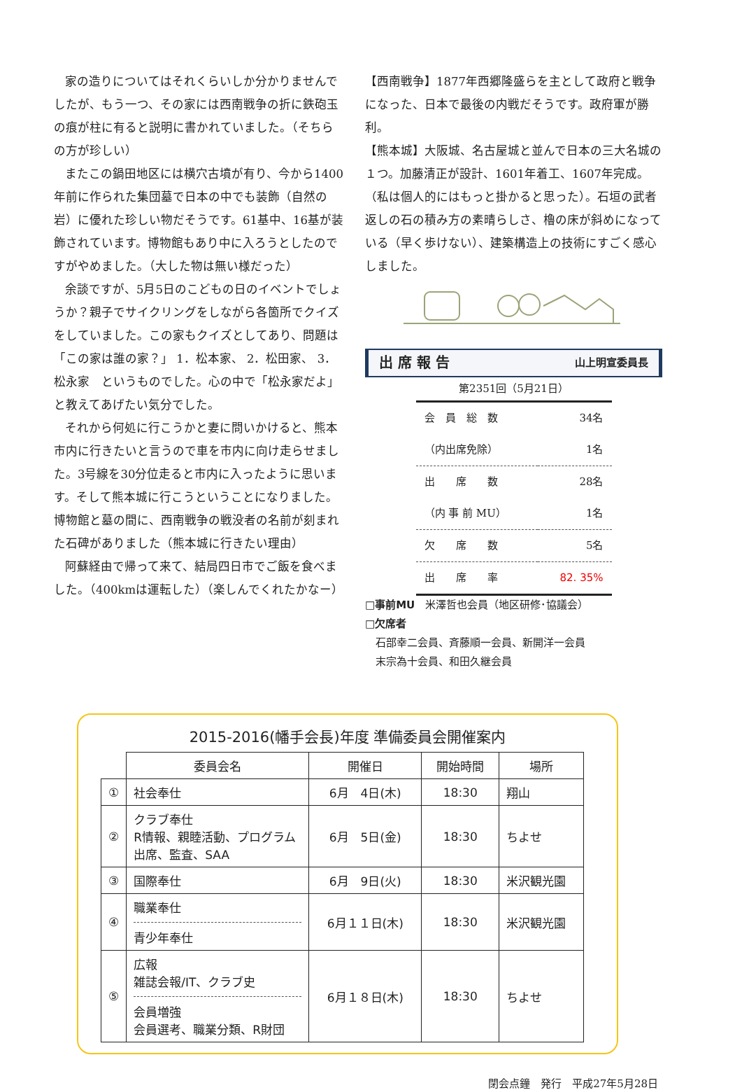家の造りについてはそれくらいしか分かりませんでしたが、もう一つ、その家には西南戦争の折に鉄砲玉の痕が柱に有ると説明に書かれていました。（そちらの方が珍しい）
またこの鍋田地区には横穴古墳が有り、今から1400年前に作られた集団墓で日本の中でも装飾（自然の岩）に優れた珍しい物だそうです。61基中、16基が装飾されています。博物館もあり中に入ろうとしたのですがやめました。（大した物は無い様だった）
余談ですが、5月5日のこどもの日のイベントでしょうか？親子でサイクリングをしながら各箇所でクイズをしていました。この家もクイズとしてあり、問題は「この家は誰の家？」 1．松本家、 2．松田家、 3．松永家　というものでした。心の中で「松永家だよ」と教えてあげたい気分でした。
それから何処に行こうかと妻に問いかけると、熊本市内に行きたいと言うので車を市内に向け走らせました。3号線を30分位走ると市内に入ったように思います。そして熊本城に行こうということになりました。博物館と墓の間に、西南戦争の戦没者の名前が刻まれた石碑がありました（熊本城に行きたい理由）
阿蘇経由で帰って来て、結局四日市でご飯を食べました。（400kmは運転した）（楽しんでくれたかなー）
【西南戦争】1877年西郷隆盛らを主として政府と戦争になった、日本で最後の内戦だそうです。政府軍が勝利。
【熊本城】大阪城、名古屋城と並んで日本の三大名城の１つ。加藤清正が設計、1601年着工、1607年完成。（私は個人的にはもっと掛かると思った）。石垣の武者返しの石の積み方の素晴らしさ、櫓の床が斜めになっている（早く歩けない）、建築構造上の技術にすごく感心しました。
出 席 報 告 山上明宣委員長
第2351回（5月21日）
| 会 員 総 数 | 34名 |
| （内出席免除） | 1名 |
| 出 席 数 | 28名 |
| （内 事 前 MU） | 1名 |
| 欠 席 数 | 5名 |
| 出 席 率 | 82. 35% |
□事前MU　米澤哲也会員（地区研修･協議会）
□欠席者
　石部幸二会員、斉藤順一会員、新開洋一会員
　末宗為十会員、和田久継会員
2015-2016(幡手会長)年度 準備委員会開催案内
| | 委員会名 | 開催日 | 開始時間 | 場所 |
| ① | 社会奉仕 | 6月 4日(木) | 18:30 | 翔山 |
| ② | クラブ奉仕 R情報、親睦活動、プログラム 出席、監査、SAA | 6月 5日(金) | 18:30 | ちよせ |
| ③ | 国際奉仕 | 6月 9日(火) | 18:30 | 米沢観光園 |
| ④ | 職業奉仕 青少年奉仕 | 6月１１日(木) | 18:30 | 米沢観光園 |
| ⑤ | 広報 雑誌会報/IT、クラブ史 会員増強 会員選考、職業分類、R財団 | 6月１８日(木) | 18:30 | ちよせ |
閉会点鐘　発行　平成27年5月28日